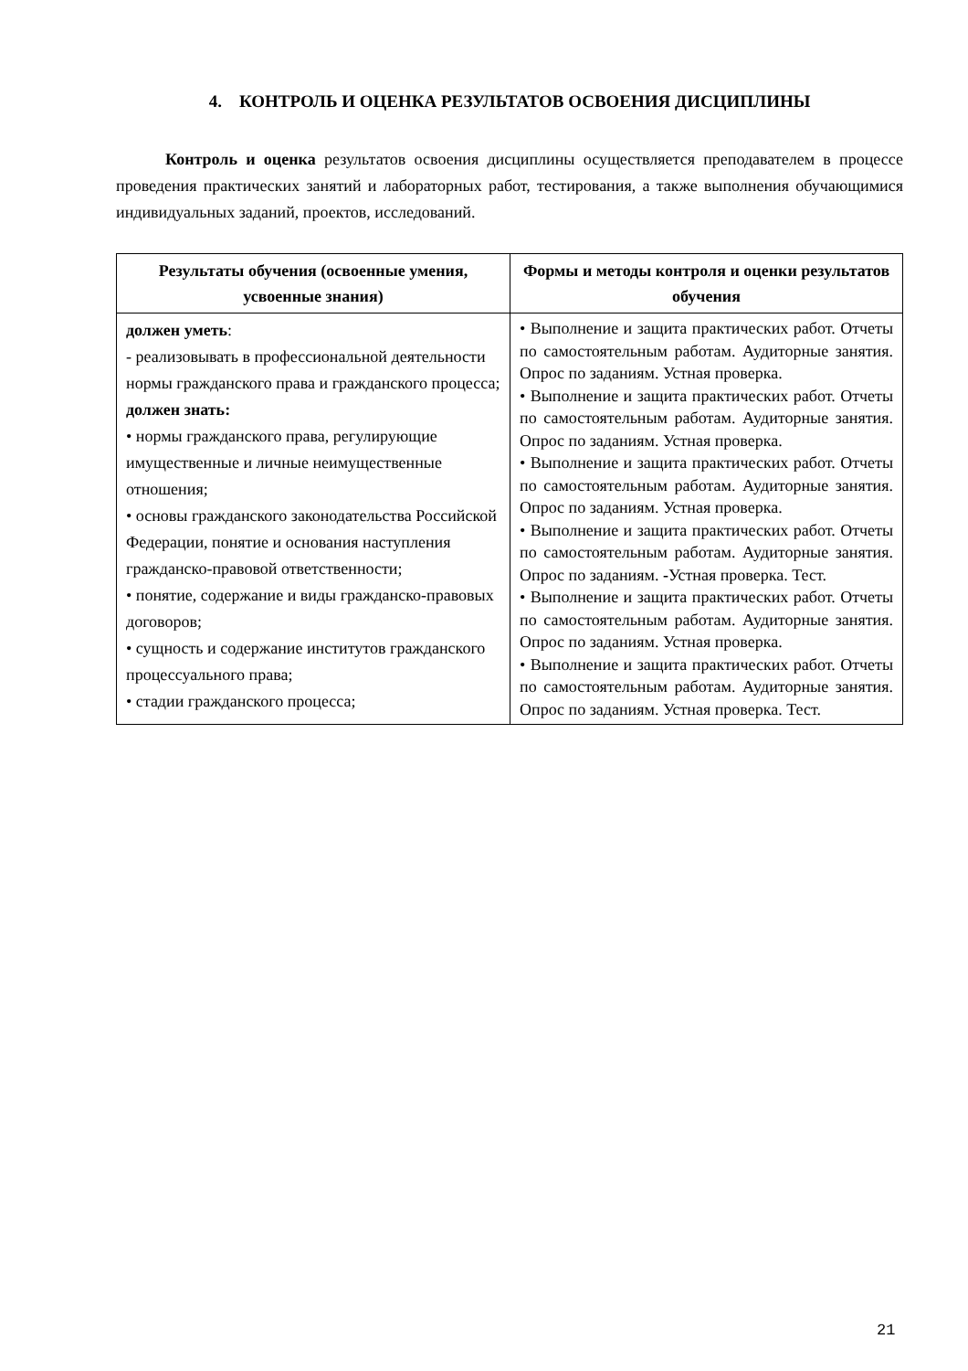4. КОНТРОЛЬ И ОЦЕНКА РЕЗУЛЬТАТОВ ОСВОЕНИЯ ДИСЦИПЛИНЫ
Контроль и оценка результатов освоения дисциплины осуществляется преподавателем в процессе проведения практических занятий и лабораторных работ, тестирования, а также выполнения обучающимися индивидуальных заданий, проектов, исследований.
| Результаты обучения (освоенные умения, усвоенные знания) | Формы и методы контроля и оценки результатов обучения |
| --- | --- |
| должен уметь : - реализовывать в профессиональной деятельности нормы гражданского права и гражданского процесса; должен знать: • нормы гражданского права, регулирующие имущественные и личные неимущественные отношения; • основы гражданского законодательства Российской Федерации, понятие и основания наступления гражданско-правовой ответственности; • понятие, содержание и виды гражданско-правовых договоров; • сущность и содержание институтов гражданского процессуального права; • стадии гражданского процесса; | • Выполнение и защита практических работ. Отчеты по самостоятельным работам. Аудиторные занятия. Опрос по заданиям. Устная проверка. • Выполнение и защита практических работ. Отчеты по самостоятельным работам. Аудиторные занятия. Опрос по заданиям. Устная проверка. • Выполнение и защита практических работ. Отчеты по самостоятельным работам. Аудиторные занятия. Опрос по заданиям. Устная проверка. • Выполнение и защита практических работ. Отчеты по самостоятельным работам. Аудиторные занятия. Опрос по заданиям. - Устная проверка. Тест. • Выполнение и защита практических работ. Отчеты по самостоятельным работам. Аудиторные занятия. Опрос по заданиям. Устная проверка. • Выполнение и защита практических работ. Отчеты по самостоятельным работам. Аудиторные занятия. Опрос по заданиям. Устная проверка. Тест. |
21